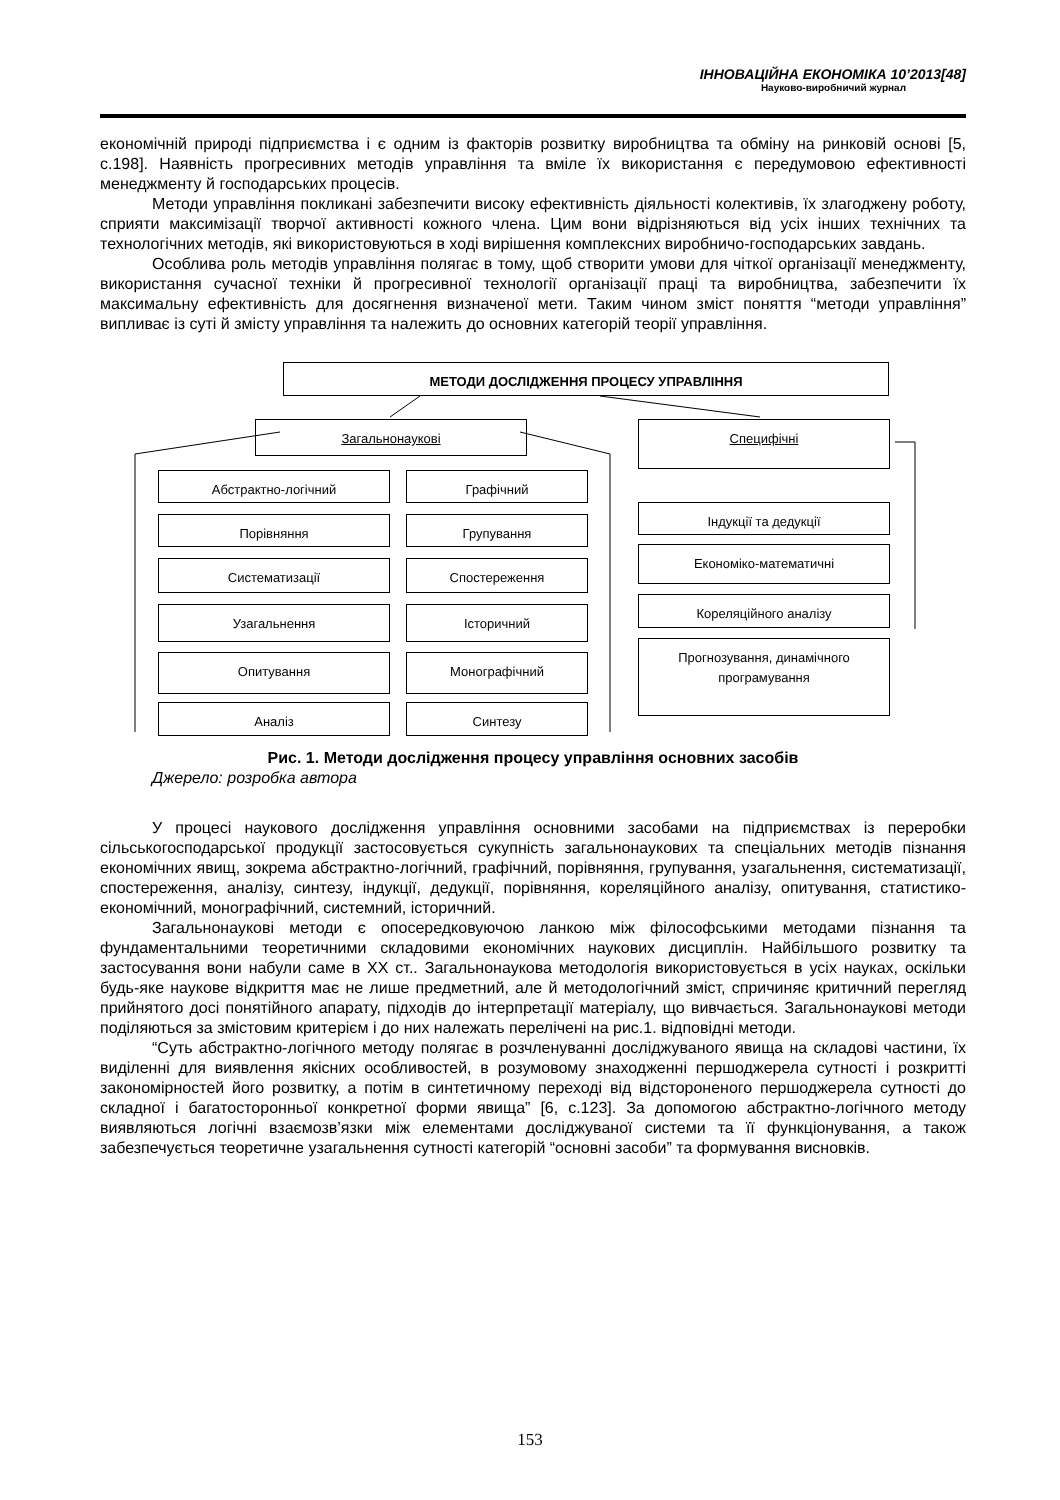ІННОВАЦІЙНА ЕКОНОМІКА 10’2013[48]
Науково-виробничий журнал
економічній природі підприємства і є одним із факторів розвитку виробництва та обміну на ринковій основі [5, с.198]. Наявність прогресивних методів управління та вміле їх використання є передумовою ефективності менеджменту й господарських процесів.
Методи управління покликані забезпечити високу ефективність діяльності колективів, їх злагоджену роботу, сприяти максимізації творчої активності кожного члена. Цим вони відрізняються від усіх інших технічних та технологічних методів, які використовуються в ході вирішення комплексних виробничо-господарських завдань.
Особлива роль методів управління полягає в тому, щоб створити умови для чіткої організації менеджменту, використання сучасної техніки й прогресивної технології організації праці та виробництва, забезпечити їх максимальну ефективність для досягнення визначеної мети. Таким чином зміст поняття “методи управління” випливає із суті й змісту управління та належить до основних категорій теорії управління.
МЕТОДИ ДОСЛІДЖЕННЯ ПРОЦЕСУ УПРАВЛІННЯ
Загальнонаукові Специфічні
Абстрактно-логічний Графічний
Порівняння Групування
Систематизації Спостереження
Узагальнення Історичний
Опитування Монографічний
Аналіз Синтезу
Індукції та дедукції
Економіко-математичні
Кореляційного аналізу
Прогнозування, динамічного програмування
Рис. 1. Методи дослідження процесу управління основних засобів
Джерело: розробка автора
У процесі наукового дослідження управління основними засобами на підприємствах із переробки сільськогосподарської продукції застосовується сукупність загальнонаукових та спеціальних методів пізнання економічних явищ, зокрема абстрактно-логічний, графічний, порівняння, групування, узагальнення, систематизації, спостереження, аналізу, синтезу, індукції, дедукції, порівняння, кореляційного аналізу, опитування, статистико-економічний, монографічний, системний, історичний.
Загальнонаукові методи є опосередковуючою ланкою між філософськими методами пізнання та фундаментальними теоретичними складовими економічних наукових дисциплін. Найбільшого розвитку та застосування вони набули саме в ХХ ст.. Загальнонаукова методологія використовується в усіх науках, оскільки будь-яке наукове відкриття має не лише предметний, але й методологічний зміст, спричиняє критичний перегляд прийнятого досі понятійного апарату, підходів до інтерпретації матеріалу, що вивчається. Загальнонаукові методи поділяються за змістовим критерієм і до них належать перелічені на рис.1. відповідні методи.
“Суть абстрактно-логічного методу полягає в розчленуванні досліджуваного явища на складові частини, їх виділенні для виявлення якісних особливостей, в розумовому знаходженні першоджерела сутності і розкритті закономірностей його розвитку, а потім в синтетичному переході від відстороненого першоджерела сутності до складної і багатосторонньої конкретної форми явища” [6, с.123]. За допомогою абстрактно-логічного методу виявляються логічні взаємозв’язки між елементами досліджуваної системи та її функціонування, а також забезпечується теоретичне узагальнення сутності категорій “основні засоби” та формування висновків.
153